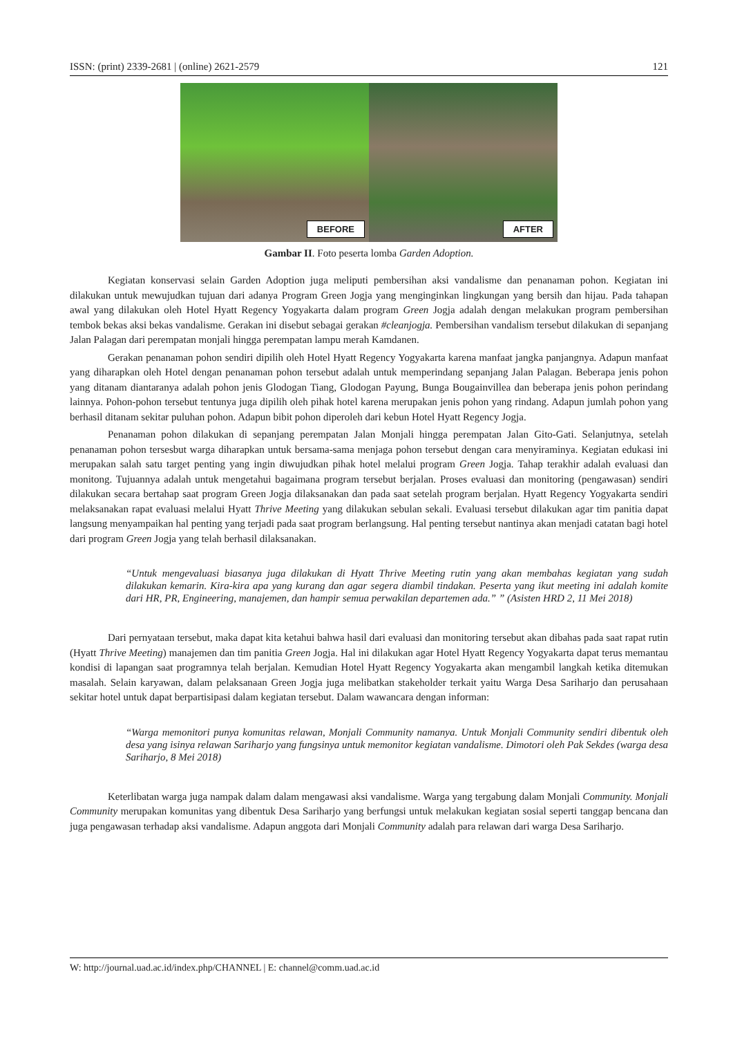ISSN: (print) 2339-2681 | (online) 2621-2579 121
BEFORE
AFTER
Gambar II. Foto peserta lomba Garden Adoption.
Kegiatan konservasi selain Garden Adoption juga meliputi pembersihan aksi vandalisme dan penanaman pohon. Kegiatan ini dilakukan untuk mewujudkan tujuan dari adanya Program Green Jogja yang menginginkan lingkungan yang bersih dan hijau. Pada tahapan awal yang dilakukan oleh Hotel Hyatt Regency Yogyakarta dalam program Green Jogja adalah dengan melakukan program pembersihan tembok bekas aksi bekas vandalisme. Gerakan ini disebut sebagai gerakan #cleanjogja. Pembersihan vandalism tersebut dilakukan di sepanjang Jalan Palagan dari perempatan monjali hingga perempatan lampu merah Kamdanen.
Gerakan penanaman pohon sendiri dipilih oleh Hotel Hyatt Regency Yogyakarta karena manfaat jangka panjangnya. Adapun manfaat yang diharapkan oleh Hotel dengan penanaman pohon tersebut adalah untuk memperindang sepanjang Jalan Palagan. Beberapa jenis pohon yang ditanam diantaranya adalah pohon jenis Glodogan Tiang, Glodogan Payung, Bunga Bougainvillea dan beberapa jenis pohon perindang lainnya. Pohon-pohon tersebut tentunya juga dipilih oleh pihak hotel karena merupakan jenis pohon yang rindang. Adapun jumlah pohon yang berhasil ditanam sekitar puluhan pohon. Adapun bibit pohon diperoleh dari kebun Hotel Hyatt Regency Jogja.
Penanaman pohon dilakukan di sepanjang perempatan Jalan Monjali hingga perempatan Jalan Gito-Gati. Selanjutnya, setelah penanaman pohon tersesbut warga diharapkan untuk bersama-sama menjaga pohon tersebut dengan cara menyiraminya. Kegiatan edukasi ini merupakan salah satu target penting yang ingin diwujudkan pihak hotel melalui program Green Jogja. Tahap terakhir adalah evaluasi dan monitong. Tujuannya adalah untuk mengetahui bagaimana program tersebut berjalan. Proses evaluasi dan monitoring (pengawasan) sendiri dilakukan secara bertahap saat program Green Jogja dilaksanakan dan pada saat setelah program berjalan. Hyatt Regency Yogyakarta sendiri melaksanakan rapat evaluasi melalui Hyatt Thrive Meeting yang dilakukan sebulan sekali. Evaluasi tersebut dilakukan agar tim panitia dapat langsung menyampaikan hal penting yang terjadi pada saat program berlangsung. Hal penting tersebut nantinya akan menjadi catatan bagi hotel dari program Green Jogja yang telah berhasil dilaksanakan.
“Untuk mengevaluasi biasanya juga dilakukan di Hyatt Thrive Meeting rutin yang akan membahas kegiatan yang sudah dilakukan kemarin. Kira-kira apa yang kurang dan agar segera diambil tindakan. Peserta yang ikut meeting ini adalah komite dari HR, PR, Engineering, manajemen, dan hampir semua perwakilan departemen ada.” ” (Asisten HRD 2, 11 Mei 2018)
Dari pernyataan tersebut, maka dapat kita ketahui bahwa hasil dari evaluasi dan monitoring tersebut akan dibahas pada saat rapat rutin (Hyatt Thrive Meeting) manajemen dan tim panitia Green Jogja. Hal ini dilakukan agar Hotel Hyatt Regency Yogyakarta dapat terus memantau kondisi di lapangan saat programnya telah berjalan. Kemudian Hotel Hyatt Regency Yogyakarta akan mengambil langkah ketika ditemukan masalah. Selain karyawan, dalam pelaksanaan Green Jogja juga melibatkan stakeholder terkait yaitu Warga Desa Sariharjo dan perusahaan sekitar hotel untuk dapat berpartisipasi dalam kegiatan tersebut. Dalam wawancara dengan informan:
“Warga memonitori punya komunitas relawan, Monjali Community namanya. Untuk Monjali Community sendiri dibentuk oleh desa yang isinya relawan Sariharjo yang fungsinya untuk memonitor kegiatan vandalisme. Dimotori oleh Pak Sekdes (warga desa Sariharjo, 8 Mei 2018)
Keterlibatan warga juga nampak dalam dalam mengawasi aksi vandalisme. Warga yang tergabung dalam Monjali Community. Monjali Community merupakan komunitas yang dibentuk Desa Sariharjo yang berfungsi untuk melakukan kegiatan sosial seperti tanggap bencana dan juga pengawasan terhadap aksi vandalisme. Adapun anggota dari Monjali Community adalah para relawan dari warga Desa Sariharjo.
W: http://journal.uad.ac.id/index.php/CHANNEL | E: channel@comm.uad.ac.id